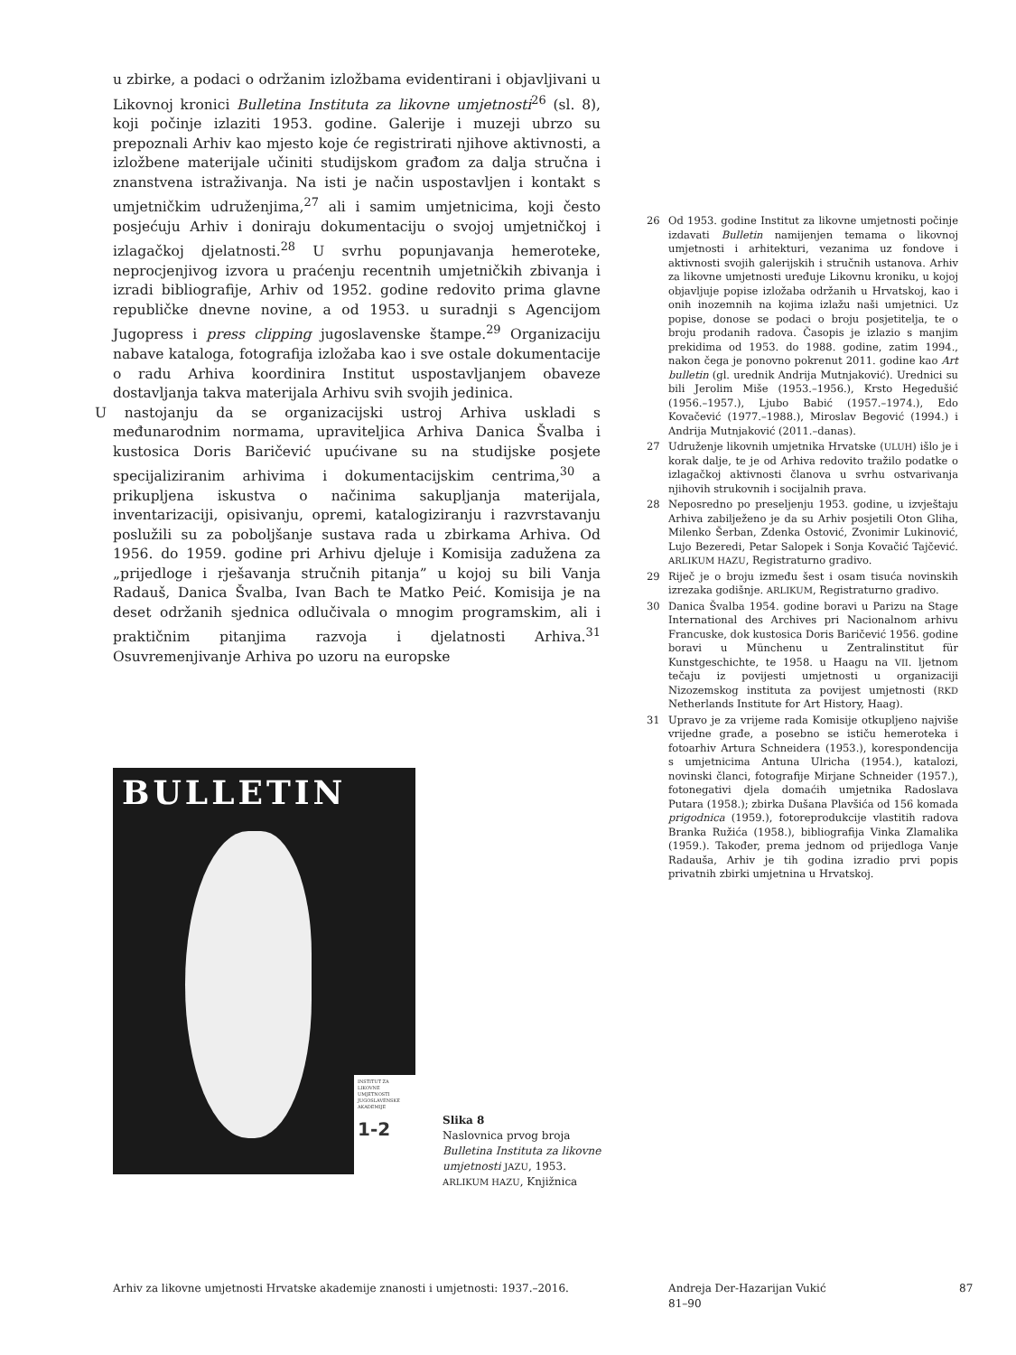u zbirke, a podaci o održanim izložbama evidentirani i objavljivani u Likovnoj kronici Bulletina Instituta za likovne umjetnosti<sup>26</sup> (sl. 8), koji počinje izlaziti 1953. godine. Galerije i muzeji ubrzo su prepoznali Arhiv kao mjesto koje će registrirati njihove aktivnosti, a izložbene materijale učiniti studijskom građom za dalja stručna i znanstvena istraživanja. Na isti je način uspostavljen i kontakt s umjetničkim udruženjima,<sup>27</sup> ali i samim umjetnicima, koji često posjećuju Arhiv i doniraju dokumentaciju o svojoj umjetničkoj i izlagačkoj djelatnosti.<sup>28</sup> U svrhu popunjavanja hemeroteke, neprocjenjivog izvora u praćenju recentnih umjetničkih zbivanja i izradi bibliografije, Arhiv od 1952. godine redovito prima glavne republičke dnevne novine, a od 1953. u suradnji s Agencijom Jugopress i press clipping jugoslavenske štampe.<sup>29</sup> Organizaciju nabave kataloga, fotografija izložaba kao i sve ostale dokumentacije o radu Arhiva koordinira Institut uspostavljanjem obaveze dostavljanja takva materijala Arhivu svih svojih jedinica.
U nastojanju da se organizacijski ustroj Arhiva uskladi s međunarodnim normama, upraviteljica Arhiva Danica Švalba i kustosica Doris Baričević upućivane su na studijske posjete specijaliziranim arhivima i dokumentacijskim centrima,<sup>30</sup> a prikupljena iskustva o načinima sakupljanja materijala, inventarizaciji, opisivanju, opremi, katalogiziranju i razvrstavanju poslužili su za poboljšanje sustava rada u zbirkama Arhiva. Od 1956. do 1959. godine pri Arhivu djeluje i Komisija zadužena za „prijedloge i rješavanja stručnih pitanja” u kojoj su bili Vanja Radauš, Danica Švalba, Ivan Bach te Matko Peić. Komisija je na deset održanih sjednica odlučivala o mnogim programskim, ali i praktičnim pitanjima razvoja i djelatnosti Arhiva.<sup>31</sup> Osuvremenjivanje Arhiva po uzoru na europske
26 Od 1953. godine Institut za likovne umjetnosti počinje izdavati Bulletin namijenjen temama o likovnoj umjetnosti i arhitekturi, vezanima uz fondove i aktivnosti svojih galerijskih i stručnih ustanova. Arhiv za likovne umjetnosti uređuje Likovnu kroniku, u kojoj objavljuje popise izložaba održanih u Hrvatskoj, kao i onih inozemnih na kojima izlažu naši umjetnici. Uz popise, donose se podaci o broju posjetitelja, te o broju prodanih radova. Časopis je izlazio s manjim prekidima od 1953. do 1988. godine, zatim 1994., nakon čega je ponovno pokrenut 2011. godine kao Art bulletin (gl. urednik Andrija Mutnjaković). Urednici su bili Jerolim Miše (1953.–1956.), Krsto Hegedušić (1956.–1957.), Ljubo Babić (1957.–1974.), Edo Kovačević (1977.–1988.), Miroslav Begović (1994.) i Andrija Mutnjaković (2011.–danas).
27 Udruženje likovnih umjetnika Hrvatske (ULUH) išlo je i korak dalje, te je od Arhiva redovito tražilo podatke o izlagačkoj aktivnosti članova u svrhu ostvarivanja njihovih strukovnih i socijalnih prava.
28 Neposredno po preseljenju 1953. godine, u izvještaju Arhiva zabilježeno je da su Arhiv posjetili Oton Gliha, Milenko Šerban, Zdenka Ostović, Zvonimir Lukinović, Lujo Bezeredi, Petar Salopek i Sonja Kovačić Tajčević. ARLIKUM HAZU, Registraturno gradivo.
29 Riječ je o broju između šest i osam tisuća novinskih izrezaka godišnje. ARLIKUM, Registraturno gradivo.
30 Danica Švalba 1954. godine boravi u Parizu na Stage International des Archives pri Nacionalnom arhivu Francuske, dok kustosica Doris Baričević 1956. godine boravi u Münchenu u Zentralinstitut für Kunstgeschichte, te 1958. u Haagu na VII. ljetnom tečaju iz povijesti umjetnosti u organizaciji Nizozemskog instituta za povijest umjetnosti (RKD Netherlands Institute for Art History, Haag).
31 Upravo je za vrijeme rada Komisije otkupljeno najviše vrijedne građe, a posebno se ističu hemeroteka i fotoarhiv Artura Schneidera (1953.), korespondencija s umjetnicima Antuna Ulricha (1954.), katalozi, novinski članci, fotografije Mirjane Schneider (1957.), fotonegativi djela domaćih umjetnika Radoslava Putara (1958.); zbirka Dušana Plavšića od 156 komada prigodnica (1959.), fotoreprodukcije vlastitih radova Branka Ružića (1958.), bibliografija Vinka Zlamalika (1959.). Također, prema jednom od prijedloga Vanje Radauša, Arhiv je tih godina izradio prvi popis privatnih zbirki umjetnina u Hrvatskoj.
BULLETIN
INSTITUT ZA LIKOVNE UMJETNOSTI JUGOSLAVENSKE AKADEMIJE
1-2
Slika 8
Naslovnica prvog broja Bulletina Instituta za likovne umjetnosti JAZU, 1953.
ARLIKUM HAZU, Knjižnica
Arhiv za likovne umjetnosti Hrvatske akademije znanosti i umjetnosti: 1937.–2016.
Andreja Der-Hazarijan Vukić
81–90
87